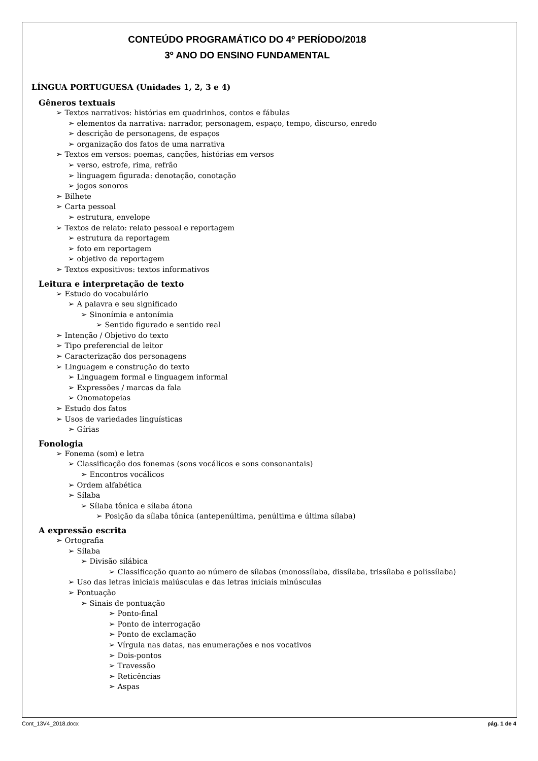CONTEÚDO PROGRAMÁTICO DO 4º PERÍODO/2018
3º ANO DO ENSINO FUNDAMENTAL
LÍNGUA PORTUGUESA (Unidades 1, 2, 3 e 4)
Gêneros textuais
➢ Textos narrativos: histórias em quadrinhos, contos e fábulas
➢ elementos da narrativa: narrador, personagem, espaço, tempo, discurso, enredo
➢ descrição de personagens, de espaços
➢ organização dos fatos de uma narrativa
➢ Textos em versos: poemas, canções, histórias em versos
➢ verso, estrofe, rima, refrão
➢ linguagem figurada: denotação, conotação
➢ jogos sonoros
➢ Bilhete
➢ Carta pessoal
➢ estrutura, envelope
➢ Textos de relato: relato pessoal e reportagem
➢ estrutura da reportagem
➢ foto em reportagem
➢ objetivo da reportagem
➢ Textos expositivos: textos informativos
Leitura e interpretação de texto
➢ Estudo do vocabulário
➢ A palavra e seu significado
➢ Sinonímia e antonímia
➢ Sentido figurado e sentido real
➢ Intenção / Objetivo do texto
➢ Tipo preferencial de leitor
➢ Caracterização dos personagens
➢ Linguagem e construção do texto
➢ Linguagem formal e linguagem informal
➢ Expressões / marcas da fala
➢ Onomatopeias
➢ Estudo dos fatos
➢ Usos de variedades linguísticas
➢ Gírias
Fonologia
➢ Fonema (som) e letra
➢ Classificação dos fonemas (sons vocálicos e sons consonantais)
➢ Encontros vocálicos
➢ Ordem alfabética
➢ Sílaba
➢ Sílaba tônica e sílaba átona
➢ Posição da sílaba tônica (antepenúltima, penúltima e última sílaba)
A expressão escrita
➢ Ortografia
➢ Sílaba
➢ Divisão silábica
➢ Classificação quanto ao número de sílabas (monossílaba, dissílaba, trissílaba e polissílaba)
➢ Uso das letras iniciais maiúsculas e das letras iniciais minúsculas
➢ Pontuação
➢ Sinais de pontuação
➢ Ponto-final
➢ Ponto de interrogação
➢ Ponto de exclamação
➢ Vírgula nas datas, nas enumerações e nos vocativos
➢ Dois-pontos
➢ Travessão
➢ Reticências
➢ Aspas
Cont_13V4_2018.docx pág. 1 de 4